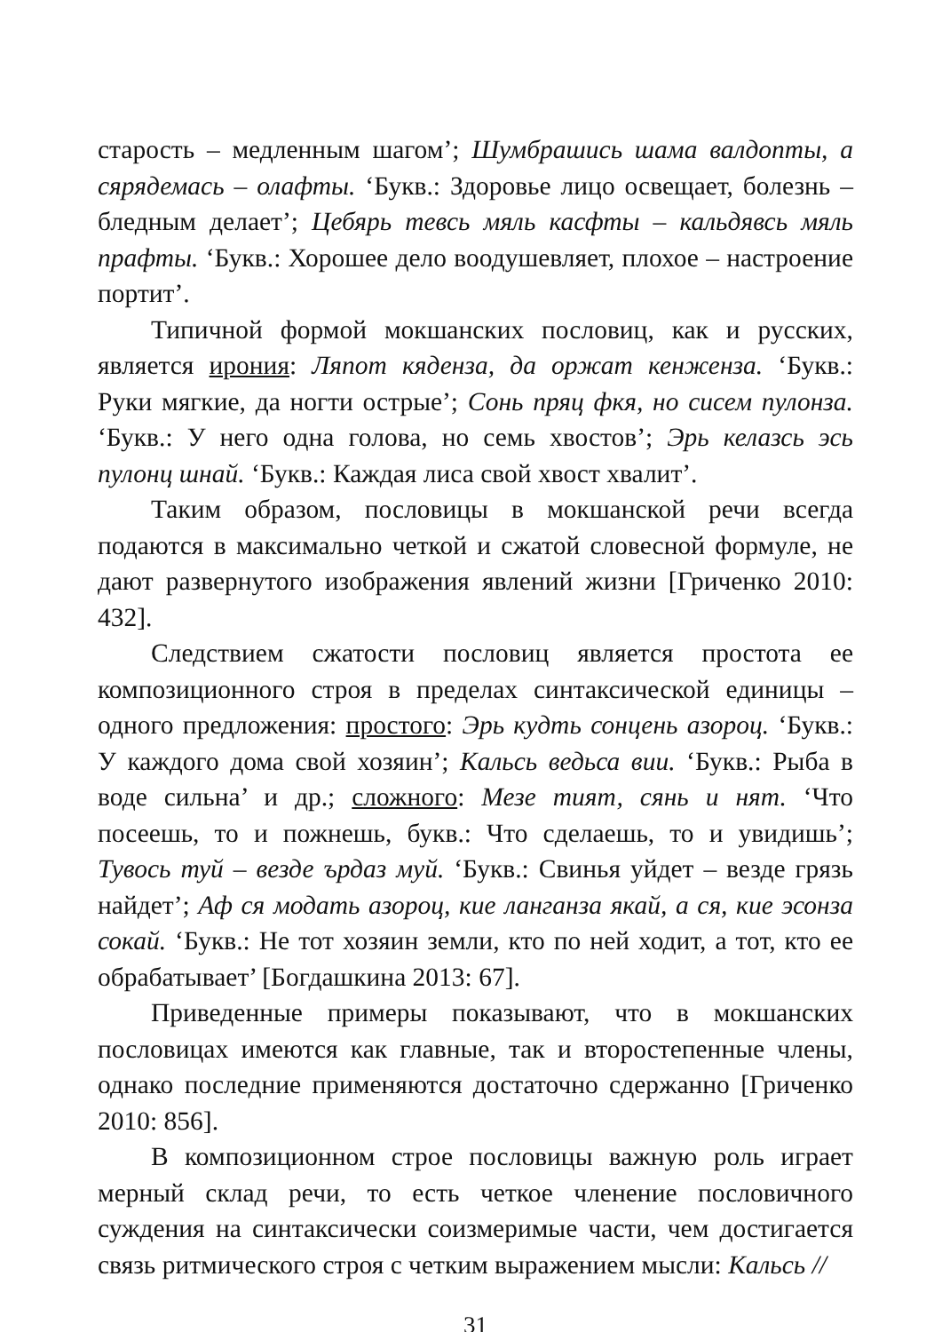старость – медленным шагом’; Шумбрашись шама валдопты, а сярядемась – олафты. ‘Букв.: Здоровье лицо освещает, болезнь – бледным делает’; Цебярь тевсь мяль касфты – кальдявсь мяль прафты. ‘Букв.: Хорошее дело воодушевляет, плохое – настроение портит’.
Типичной формой мокшанских пословиц, как и русских, является ирония: Ляпот кяденза, да оржат кенжензa. ‘Букв.: Руки мягкие, да ногти острые’; Сонь пряц фкя, но сисем пулонза. ‘Букв.: У него одна голова, но семь хвостов’; Эрь келазсь эсь пулонц шнай. ‘Букв.: Каждая лиса свой хвост хвалит’.
Таким образом, пословицы в мокшанской речи всегда подаются в максимально четкой и сжатой словесной формуле, не дают развернутого изображения явлений жизни [Гриченко 2010: 432].
Следствием сжатости пословиц является простота ее композиционного строя в пределах синтаксической единицы – одного предложения: простого: Эрь кудть сонцень азороц. ‘Букв.: У каждого дома свой хозяин’; Кальсь ведьса вии. ‘Букв.: Рыба в воде сильна’ и др.; сложного: Мезе тият, сянь и нят. ‘Что посеешь, то и пожнешь, букв.: Что сделаешь, то и увидишь’; Тувось туй – везде ърдаз муй. ‘Букв.: Свинья уйдет – везде грязь найдет’; Аф ся модать азороц, кие ланганза якай, а ся, кие эсонза сокай. ‘Букв.: Не тот хозяин земли, кто по ней ходит, а тот, кто ее обрабатывает’ [Богдашкина 2013: 67].
Приведенные примеры показывают, что в мокшанских пословицах имеются как главные, так и второстепенные члены, однако последние применяются достаточно сдержанно [Гриченко 2010: 856].
В композиционном строе пословицы важную роль играет мерный склад речи, то есть четкое членение пословичного суждения на синтаксически соизмеримые части, чем достигается связь ритмического строя с четким выражением мысли: Кальсь //
31